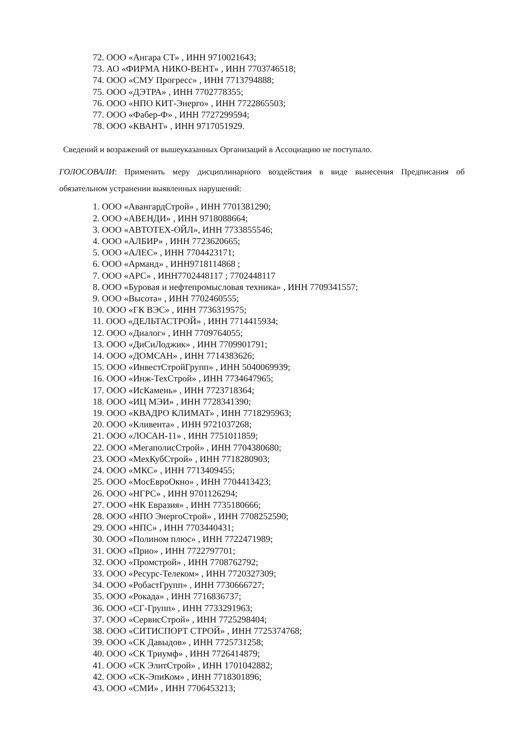72. ООО «Ангара СТ» , ИНН 9710021643;
73. АО «ФИРМА НИКО-ВЕНТ» , ИНН 7703746518;
74. ООО «СМУ Прогресс» , ИНН 7713794888;
75. ООО «ДЭТРА» , ИНН 7702778355;
76. ООО «НПО КИТ-Энерго» , ИНН 7722865503;
77. ООО «Фабер-Ф» , ИНН 7727299594;
78. ООО «КВАНТ» , ИНН 9717051929.
Сведений и возражений от вышеуказанных Организаций в Ассоциацию не поступало.
ГОЛОСОВАЛИ: Применить меру дисциплинарного воздействия в виде вынесения Предписания об обязательном устранении выявленных нарушений:
1. ООО «АвангардСтрой» , ИНН 7701381290;
2. ООО «АВЕНДИ» , ИНН 9718088664;
3. ООО «АВТОТЕХ-ОЙЛ», ИНН 7733855546;
4. ООО «АЛБИР» , ИНН 7723620665;
5. ООО «АЛЕС» , ИНН 7704423171;
6. ООО «Арманд» , ИНН9718114868 ;
7. ООО «АРС» , ИНН7702448117 ; 7702448117
8. ООО «Буровая и нефтепромысловая техника» , ИНН 7709341557;
9. ООО «Высота» , ИНН 7702460555;
10. ООО «ГК ВЭС» , ИНН 7736319575;
11. ООО «ДЕЛЬТАСТРОЙ» , ИНН 7714415934;
12. ООО «Диалог» , ИНН 7709764055;
13. ООО «ДиСиЛоджик» , ИНН 7709901791;
14. ООО «ДОМСАН» , ИНН 7714383626;
15. ООО «ИнвестСтройГрупп» , ИНН 5040069939;
16. ООО «Инж-ТехСтрой» , ИНН 7734647965;
17. ООО «ИсКамень» , ИНН 7723718364;
18. ООО «ИЦ МЭИ» , ИНН 7728341390;
19. ООО «КВАДРО КЛИМАТ» , ИНН 7718295963;
20. ООО «Кливента» , ИНН 9721037268;
21. ООО «ЛОСАН-11» , ИНН 7751011859;
22. ООО «МегаполисСтрой» , ИНН 7704380680;
23. ООО «МехКубСтрой» , ИНН 7718280903;
24. ООО «МКС» , ИНН 7713409455;
25. ООО «МосЕвроОкно» , ИНН 7704413423;
26. ООО «НГРС» , ИНН 9701126294;
27. ООО «НК Евразия» , ИНН 7735180666;
28. ООО «НПО ЭнергоСтрой» , ИНН 7708252590;
29. ООО «НПС» , ИНН 7703440431;
30. ООО «Полином плюс» , ИНН 7722471989;
31. ООО «Прио» , ИНН 7722797701;
32. ООО «Промстрой» , ИНН 7708762792;
33. ООО «Ресурс-Телеком» , ИНН 7720327309;
34. ООО «РобастГрупп» , ИНН 7730666727;
35. ООО «Рокада» , ИНН 7716836737;
36. ООО «СГ-Групп» , ИНН 7733291963;
37. ООО «СервисСтрой» , ИНН 7725298404;
38. ООО «СИТИСПОРТ СТРОЙ» , ИНН 7725374768;
39. ООО «СК Давыдов» , ИНН 7725731258;
40. ООО «СК Триумф» , ИНН 7726414879;
41. ООО «СК ЭлитСтрой» , ИНН 1701042882;
42. ООО «СК-ЭпиКом» , ИНН 7718301896;
43. ООО «СМИ» , ИНН 7706453213;